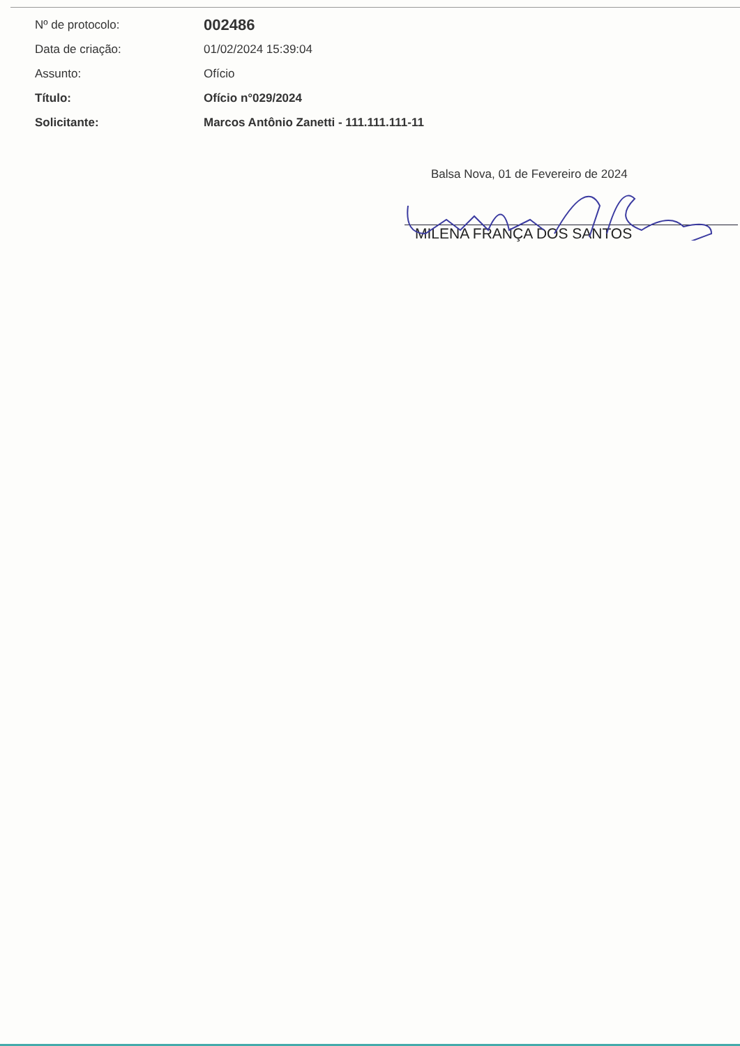| Nº de protocolo: | 002486 |
| Data de criação: | 01/02/2024 15:39:04 |
| Assunto: | Ofício |
| Título: | Ofício n°029/2024 |
| Solicitante: | Marcos Antônio Zanetti - 111.111.111-11 |
Balsa Nova, 01 de Fevereiro de 2024
MILENA FRANÇA DOS SANTOS